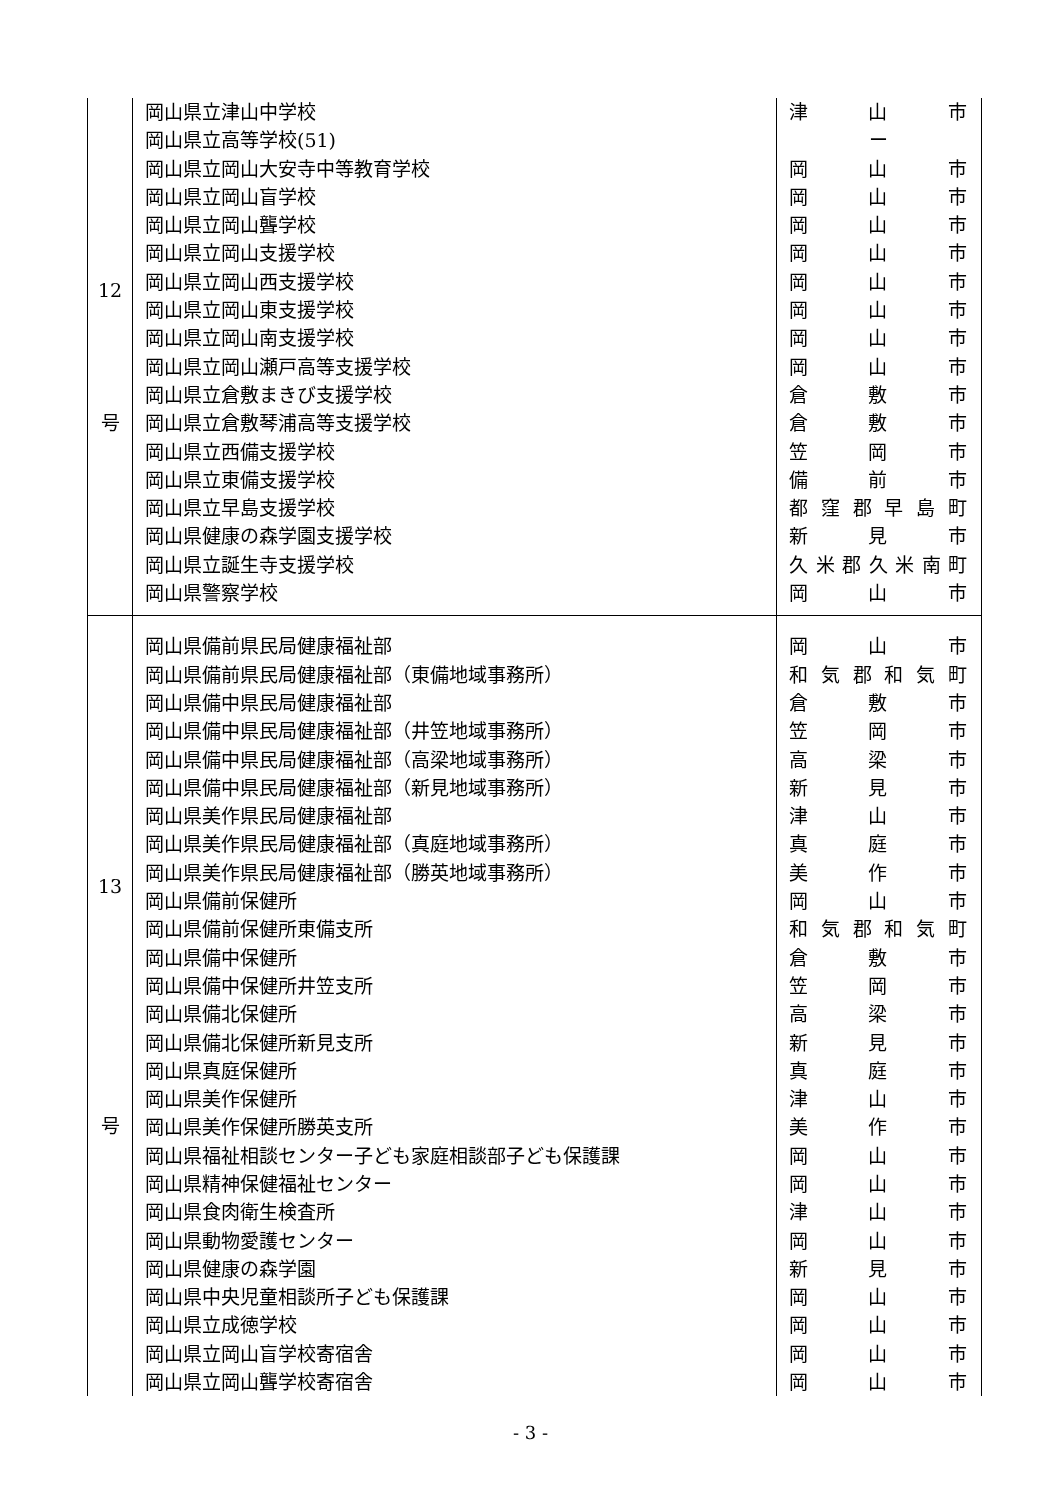| 12 号 | 岡山県立津山中学校 岡山県立高等学校(51) 岡山県立岡山大安寺中等教育学校 岡山県立岡山盲学校 岡山県立岡山聾学校 岡山県立岡山支援学校 岡山県立岡山西支援学校 岡山県立岡山東支援学校 岡山県立岡山南支援学校 岡山県立岡山瀬戸高等支援学校 岡山県立倉敷まきび支援学校 岡山県立倉敷琴浦高等支援学校 岡山県立西備支援学校 岡山県立東備支援学校 岡山県立早島支援学校 岡山県健康の森学園支援学校 岡山県立誕生寺支援学校 岡山県警察学校 | 津 山 市 ー 岡 山 市 岡 山 市 岡 山 市 岡 山 市 岡 山 市 岡 山 市 岡 山 市 岡 山 市 倉 敷 市 倉 敷 市 笠 岡 市 備 前 市 都窪郡早島町 新 見 市 久米郡久米南町 岡 山 市 |
| 13 号 | 岡山県備前県民局健康福祉部 岡山県備前県民局健康福祉部（東備地域事務所） 岡山県備中県民局健康福祉部 岡山県備中県民局健康福祉部（井笠地域事務所） 岡山県備中県民局健康福祉部（高梁地域事務所） 岡山県備中県民局健康福祉部（新見地域事務所） 岡山県美作県民局健康福祉部 岡山県美作県民局健康福祉部（真庭地域事務所） 岡山県美作県民局健康福祉部（勝英地域事務所） 岡山県備前保健所 岡山県備前保健所東備支所 岡山県備中保健所 岡山県備中保健所井笠支所 岡山県備北保健所 岡山県備北保健所新見支所 岡山県真庭保健所 岡山県美作保健所 岡山県美作保健所勝英支所 岡山県福祉相談センター子ども家庭相談部子ども保護課 岡山県精神保健福祉センター 岡山県食肉衛生検査所 岡山県動物愛護センター 岡山県健康の森学園 岡山県中央児童相談所子ども保護課 岡山県立成徳学校 岡山県立岡山盲学校寄宿舎 岡山県立岡山聾学校寄宿舎 | 岡 山 市 和気郡和気町 倉 敷 市 笠 岡 市 高 梁 市 新 見 市 津 山 市 真 庭 市 美 作 市 岡 山 市 和気郡和気町 倉 敷 市 笠 岡 市 高 梁 市 新 見 市 真 庭 市 津 山 市 美 作 市 岡 山 市 岡 山 市 津 山 市 岡 山 市 新 見 市 岡 山 市 岡 山 市 岡 山 市 岡 山 市 |
- 3 -